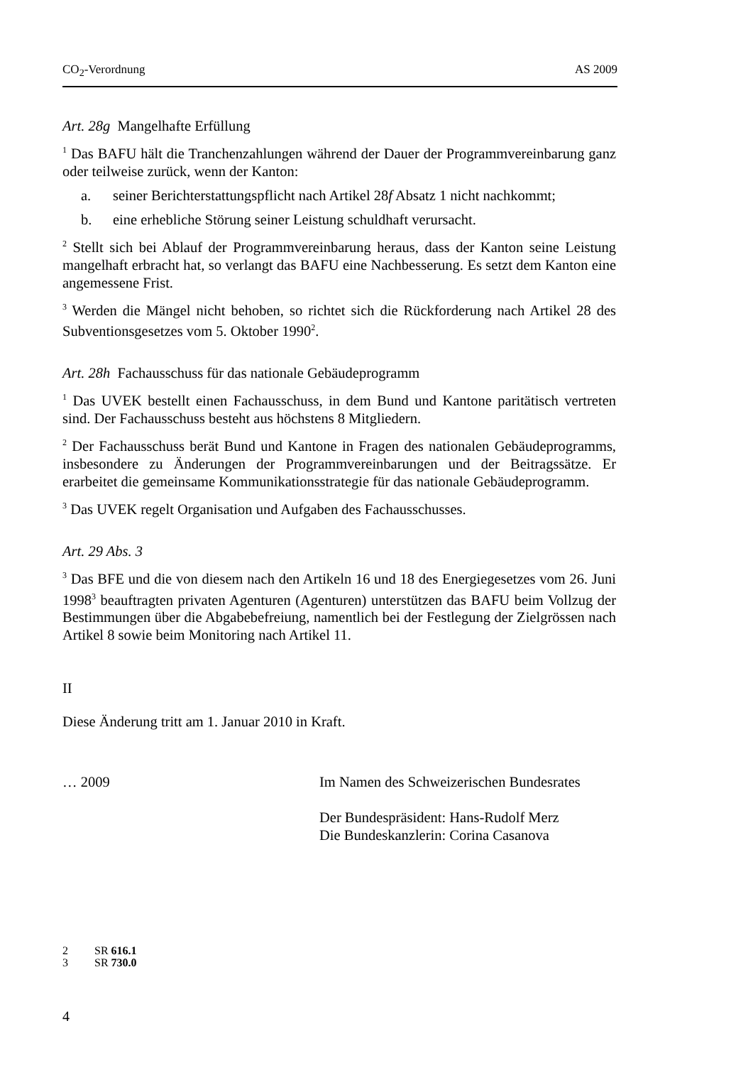CO<sub>2</sub>-Verordnung AS 2009
Art. 28g Mangelhafte Erfüllung
<sup>1</sup> Das BAFU hält die Tranchenzahlungen während der Dauer der Programmverein­barung ganz oder teilweise zurück, wenn der Kanton:
a. seiner Berichterstattungspflicht nach Artikel 28f Absatz 1 nicht nachkommt;
b. eine erhebliche Störung seiner Leistung schuldhaft verursacht.
<sup>2</sup> Stellt sich bei Ablauf der Programmvereinbarung heraus, dass der Kanton seine Leistung mangelhaft erbracht hat, so verlangt das BAFU eine Nachbesserung. Es setzt dem Kanton eine angemessene Frist.
<sup>3</sup> Werden die Mängel nicht behoben, so richtet sich die Rückforderung nach Arti­kel 28 des Subventionsgesetzes vom 5. Oktober 1990<sup>2</sup>.
Art. 28h Fachausschuss für das nationale Gebäudeprogramm
<sup>1</sup> Das UVEK bestellt einen Fachausschuss, in dem Bund und Kantone paritätisch vertreten sind. Der Fachausschuss besteht aus höchstens 8 Mitgliedern.
<sup>2</sup> Der Fachausschuss berät Bund und Kantone in Fragen des nationalen Gebäudepro­gramms, insbesondere zu Änderungen der Programmvereinbarungen und der Bei­tragssätze. Er erarbeitet die gemeinsame Kommunikationsstrategie für das nationale Gebäudeprogramm.
<sup>3</sup> Das UVEK regelt Organisation und Aufgaben des Fachausschusses.
Art. 29 Abs. 3
<sup>3</sup> Das BFE und die von diesem nach den Artikeln 16 und 18 des Energiegesetzes vom 26. Juni 1998<sup>3</sup> beauftragten privaten Agenturen (Agenturen) unterstützen das BAFU beim Vollzug der Bestimmungen über die Abgabebefreiung, namentlich bei der Festlegung der Zielgrössen nach Artikel 8 sowie beim Monitoring nach Arti­kel 11.
II
Diese Änderung tritt am 1. Januar 2010 in Kraft.
… 2009 Im Namen des Schweizerischen Bundesrates
Der Bundespräsident: Hans-Rudolf Merz
Die Bundeskanzlerin: Corina Casanova
2 SR 616.1
3 SR 730.0
4